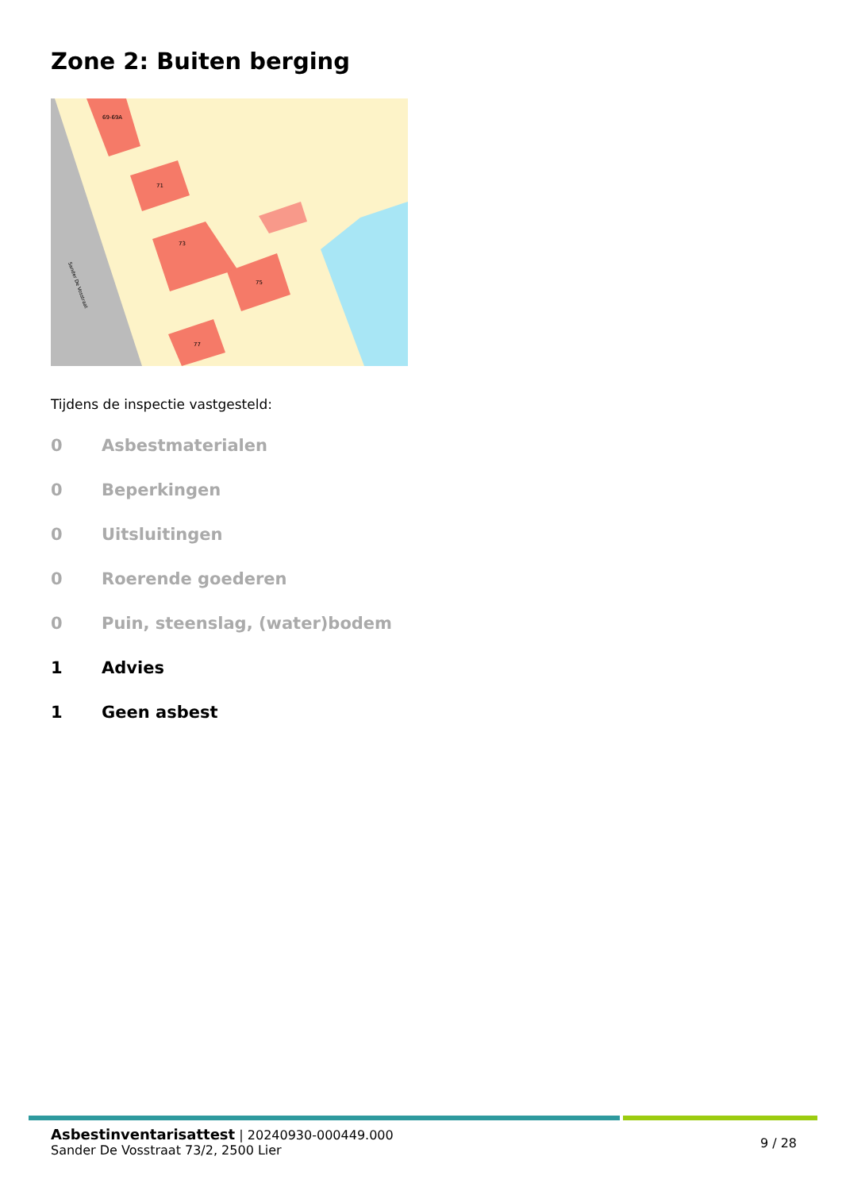Zone 2: Buiten berging
69-69A
71
73
75
77
Sander De Vosstraat
Tijdens de inspectie vastgesteld:
0 Asbestmaterialen
0 Beperkingen
0 Uitsluitingen
0 Roerende goederen
0 Puin, steenslag, (water)bodem
1 Advies
1 Geen asbest
Asbestinventarisattest | 20240930-000449.000
Sander De Vosstraat 73/2, 2500 Lier
9 / 28